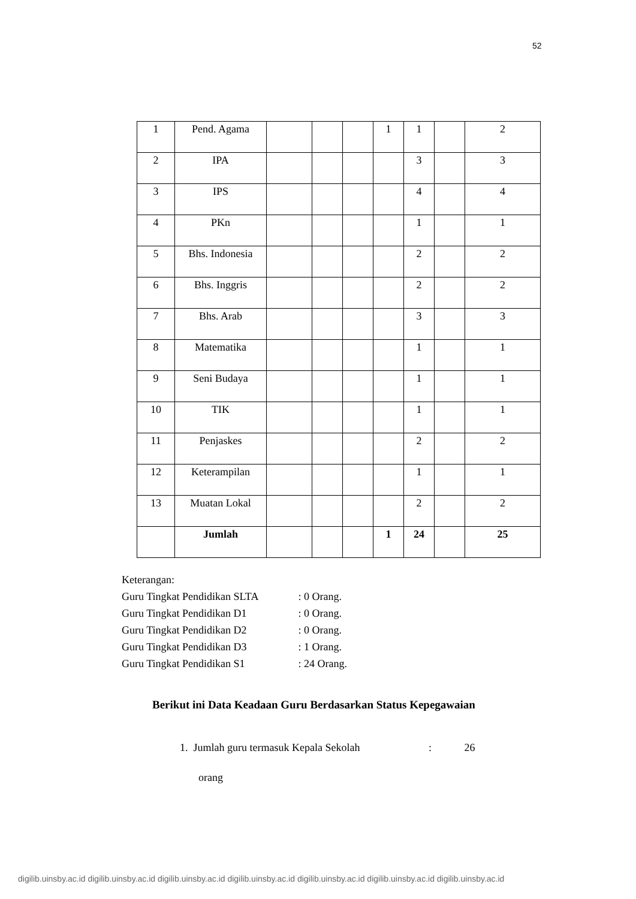52
| 1 | Pend. Agama | | | | 1 | 1 | | 2 |
| 2 | IPA | | | | | 3 | | 3 |
| 3 | IPS | | | | | 4 | | 4 |
| 4 | PKn | | | | | 1 | | 1 |
| 5 | Bhs. Indonesia | | | | | 2 | | 2 |
| 6 | Bhs. Inggris | | | | | 2 | | 2 |
| 7 | Bhs. Arab | | | | | 3 | | 3 |
| 8 | Matematika | | | | | 1 | | 1 |
| 9 | Seni Budaya | | | | | 1 | | 1 |
| 10 | TIK | | | | | 1 | | 1 |
| 11 | Penjaskes | | | | | 2 | | 2 |
| 12 | Keterampilan | | | | | 1 | | 1 |
| 13 | Muatan Lokal | | | | | 2 | | 2 |
| | Jumlah | | | | 1 | 24 | | 25 |
Keterangan:
Guru Tingkat Pendidikan SLTA : 0 Orang.
Guru Tingkat Pendidikan D1 : 0 Orang.
Guru Tingkat Pendidikan D2 : 0 Orang.
Guru Tingkat Pendidikan D3 : 1 Orang.
Guru Tingkat Pendidikan S1 : 24 Orang.
Berikut ini Data Keadaan Guru Berdasarkan Status Kepegawaian
1. Jumlah guru termasuk Kepala Sekolah : 26
orang
digilib.uinsby.ac.id digilib.uinsby.ac.id digilib.uinsby.ac.id digilib.uinsby.ac.id digilib.uinsby.ac.id digilib.uinsby.ac.id digilib.uinsby.ac.id